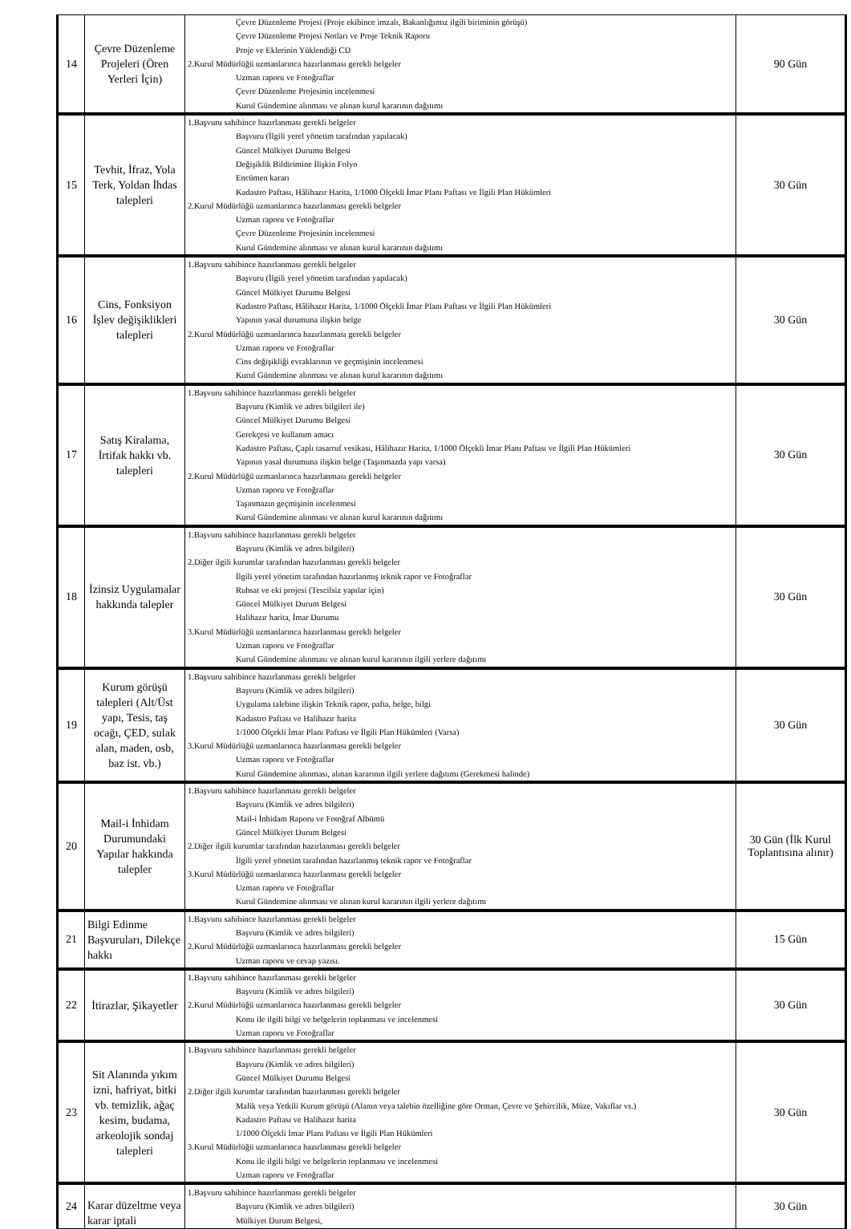| 14 | Çevre Düzenleme Projeleri (Ören Yerleri İçin) | Çevre Düzenleme Projesi (Proje ekibince imzalı, Bakanlığımız ilgili biriminin görüşü) Çevre Düzenleme Projesi Notları ve Proje Teknik Raporu Proje ve Eklerinin Yüklendiği CD 2.Kurul Müdürlüğü uzmanlarınca hazırlanması gerekli belgeler Uzman raporu ve Fotoğraflar Çevre Düzenleme Projesinin incelenmesi Kurul Gündemine alınması ve alınan kurul kararının dağıtımı | 90 Gün |
| 15 | Tevhit, İfraz, Yola Terk, Yoldan İhdas talepleri | 1.Başvuru sahibince hazırlanması gerekli belgeler Başvuru (İlgili yerel yönetim tarafından yapılacak) Güncel Mülkiyet Durumu Belgesi Değişiklik Bildirimine İlişkin Folyo Encümen kararı Kadastro Paftası, Hâlihazır Harita, 1/1000 Ölçekli İmar Planı Paftası ve İlgili Plan Hükümleri 2.Kurul Müdürlüğü uzmanlarınca hazırlanması gerekli belgeler Uzman raporu ve Fotoğraflar Çevre Düzenleme Projesinin incelenmesi Kurul Gündemine alınması ve alınan kurul kararının dağıtımı | 30 Gün |
| 16 | Cins, Fonksiyon İşlev değişiklikleri talepleri | 1.Başvuru sahibince hazırlanması gerekli belgeler Başvuru (İlgili yerel yönetim tarafından yapılacak) Güncel Mülkiyet Durumu Belgesi Kadastro Paftası, Hâlihazır Harita, 1/1000 Ölçekli İmar Planı Paftası ve İlgili Plan Hükümleri Yapının yasal durumuna ilişkin belge 2.Kurul Müdürlüğü uzmanlarınca hazırlanması gerekli belgeler Uzman raporu ve Fotoğraflar Cins değişikliği evraklarının ve geçmişinin incelenmesi Kurul Gündemine alınması ve alınan kurul kararının dağıtımı | 30 Gün |
| 17 | Satış Kiralama, İrtifak hakkı vb. talepleri | 1.Başvuru sahibince hazırlanması gerekli belgeler Başvuru (Kimlik ve adres bilgileri ile) Güncel Mülkiyet Durumu Belgesi Gerekçesi ve kullanım amacı Kadastro Paftası, Çaplı tasarruf vesikası, Hâlihazır Harita, 1/1000 Ölçekli İmar Planı Paftası ve İlgili Plan Hükümleri Yapının yasal durumuna ilişkin belge (Taşınmazda yapı varsa) 2.Kurul Müdürlüğü uzmanlarınca hazırlanması gerekli belgeler Uzman raporu ve Fotoğraflar Taşınmazın geçmişinin incelenmesi Kurul Gündemine alınması ve alınan kurul kararının dağıtımı | 30 Gün |
| 18 | İzinsiz Uygulamalar hakkında talepler | 1.Başvuru sahibince hazırlanması gerekli belgeler Başvuru (Kimlik ve adres bilgileri) 2.Diğer ilgili kurumlar tarafından hazırlanması gerekli belgeler İlgili yerel yönetim tarafından hazırlanmış teknik rapor ve Fotoğraflar Ruhsat ve eki projesi (Tescilsiz yapılar için) Güncel Mülkiyet Durum Belgesi Halihazır harita, İmar Durumu 3.Kurul Müdürlüğü uzmanlarınca hazırlanması gerekli belgeler Uzman raporu ve Fotoğraflar Kurul Gündemine alınması ve alınan kurul kararının ilgili yerlere dağıtımı | 30 Gün |
| 19 | Kurum görüşü talepleri (Alt/Üst yapı, Tesis, taş ocağı, ÇED, sulak alan, maden, osb, baz ist. vb.) | 1.Başvuru sahibince hazırlanması gerekli belgeler Başvuru (Kimlik ve adres bilgileri) Uygulama talebine ilişkin Teknik rapor, pafta, belge, bilgi Kadastro Paftası ve Halihazır harita 1/1000 Ölçekli İmar Planı Paftası ve İlgili Plan Hükümleri (Varsa) 3.Kurul Müdürlüğü uzmanlarınca hazırlanması gerekli belgeler Uzman raporu ve Fotoğraflar Kurul Gündemine alınması, alınan kararının ilgili yerlere dağıtımı (Gerekmesi halinde) | 30 Gün |
| 20 | Mail-i İnhidam Durumundaki Yapılar hakkında talepler | 1.Başvuru sahibince hazırlanması gerekli belgeler Başvuru (Kimlik ve adres bilgileri) Mail-i İnhidam Raporu ve Fotoğraf Albümü Güncel Mülkiyet Durum Belgesi 2.Diğer ilgili kurumlar tarafından hazırlanması gerekli belgeler İlgili yerel yönetim tarafından hazırlanmış teknik rapor ve Fotoğraflar 3.Kurul Müdürlüğü uzmanlarınca hazırlanması gerekli belgeler Uzman raporu ve Fotoğraflar Kurul Gündemine alınması ve alınan kurul kararının ilgili yerlere dağıtımı | 30 Gün (İlk Kurul Toplantısına alınır) |
| 21 | Bilgi Edinme Başvuruları, Dilekçe hakkı | 1.Başvuru sahibince hazırlanması gerekli belgeler Başvuru (Kimlik ve adres bilgileri) 2.Kurul Müdürlüğü uzmanlarınca hazırlanması gerekli belgeler Uzman raporu ve cevap yazısı. | 15 Gün |
| 22 | İtirazlar, Şikayetler | 1.Başvuru sahibince hazırlanması gerekli belgeler Başvuru (Kimlik ve adres bilgileri) 2.Kurul Müdürlüğü uzmanlarınca hazırlanması gerekli belgeler Konu ile ilgili bilgi ve belgelerin toplanması ve incelenmesi Uzman raporu ve Fotoğraflar | 30 Gün |
| 23 | Sit Alanında yıkım izni, hafriyat, bitki vb. temizlik, ağaç kesim, budama, arkeolojik sondaj talepleri | 1.Başvuru sahibince hazırlanması gerekli belgeler Başvuru (Kimlik ve adres bilgileri) Güncel Mülkiyet Durumu Belgesi 2.Diğer ilgili kurumlar tarafından hazırlanması gerekli belgeler Malik veya Yetkili Kurum görüşü (Alanın veya talebin özelliğine göre Orman, Çevre ve Şehircilik, Müze, Vakıflar vs.) Kadastro Paftası ve Halihazır harita 1/1000 Ölçekli İmar Planı Paftası ve İlgili Plan Hükümleri 3.Kurul Müdürlüğü uzmanlarınca hazırlanması gerekli belgeler Konu ile ilgili bilgi ve belgelerin toplanması ve incelenmesi Uzman raporu ve Fotoğraflar | 30 Gün |
| 24 | Karar düzeltme veya karar iptali | 1.Başvuru sahibince hazırlanması gerekli belgeler Başvuru (Kimlik ve adres bilgileri) Mülkiyet Durum Belgesi, | 30 Gün |